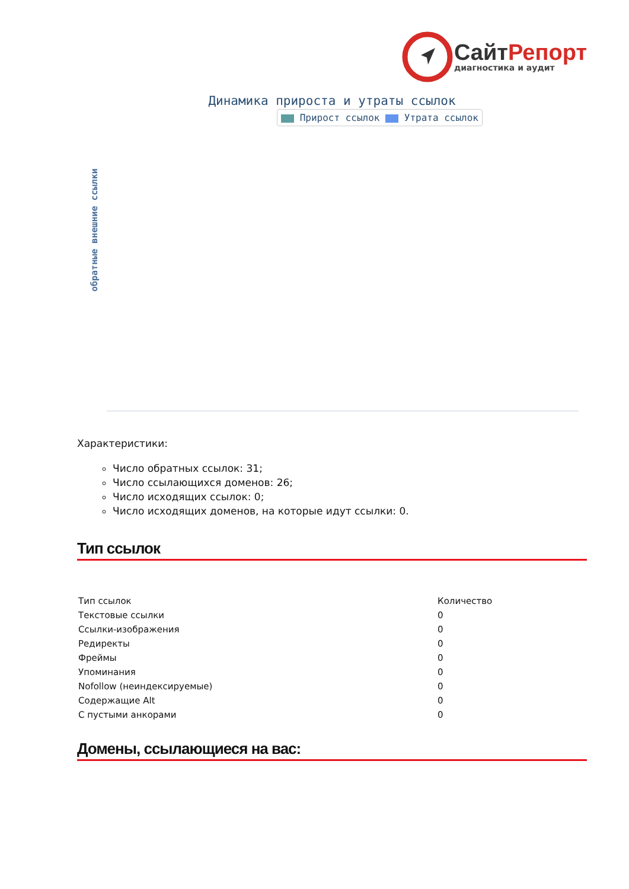СайтРепорт
диагностика и аудит
Динамика прироста и утраты ссылок
Прирост ссылок Утрата ссылок
обратные внешние ссылки
Характеристики:
Число обратных ссылок: 31;
Число ссылающихся доменов: 26;
Число исходящих ссылок: 0;
Число исходящих доменов, на которые идут ссылки: 0.
Тип ссылок
| Тип ссылок | Количество |
| --- | --- |
| Текстовые ссылки | 0 |
| Ссылки-изображения | 0 |
| Редиректы | 0 |
| Фреймы | 0 |
| Упоминания | 0 |
| Nofollow (неиндексируемые) | 0 |
| Содержащие Alt | 0 |
| С пустыми анкорами | 0 |
Домены, ссылающиеся на вас: